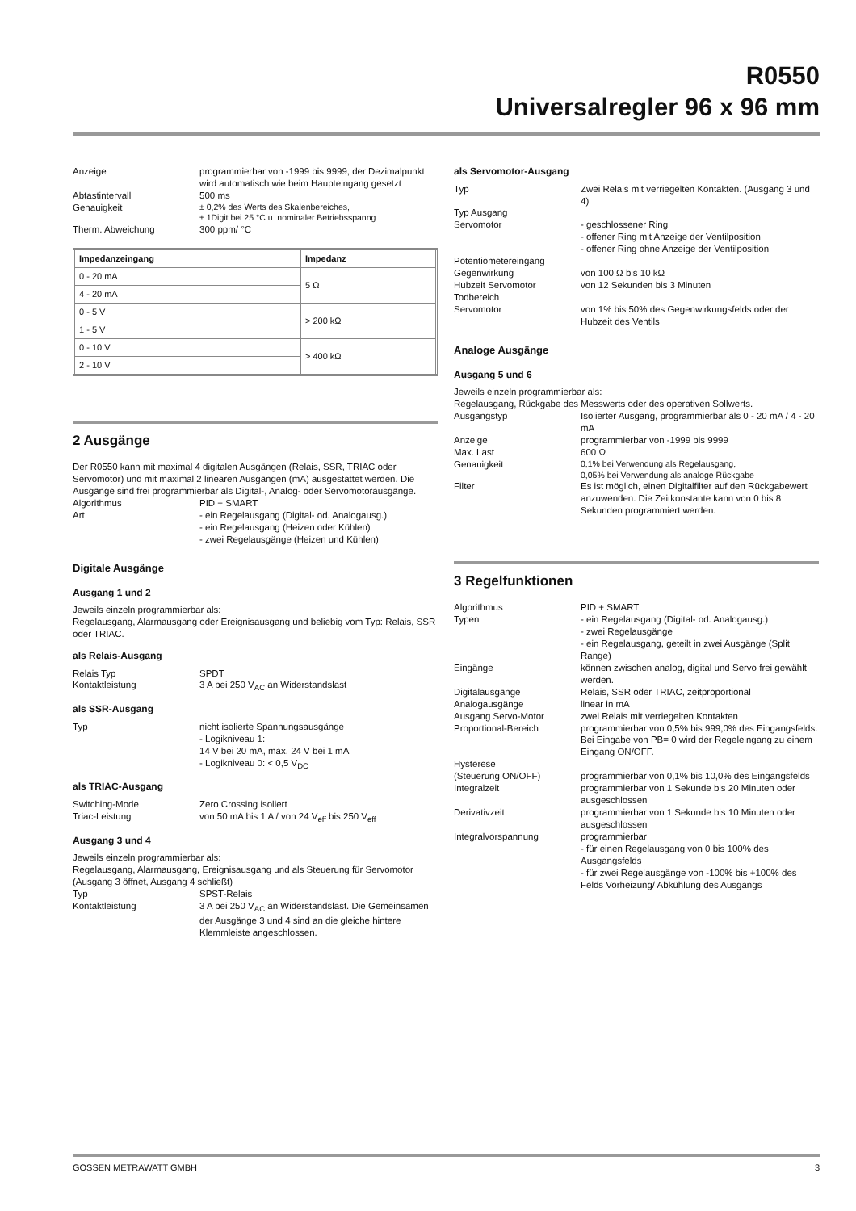R0550
Universalregler 96 x 96 mm
Anzeige programmierbar von -1999 bis 9999, der Dezimalpunkt wird automatisch wie beim Haupteingang gesetzt
Abtastintervall 500 ms
Genauigkeit ± 0,2% des Werts des Skalenbereiches,
± 1Digit bei 25 °C u. nominaler Betriebsspanng.
Therm. Abweichung 300 ppm/ °C
| Impedanzeingang | Impedanz |
| --- | --- |
| 0 - 20 mA | 5 Ω |
| 4 - 20 mA | |
| 0 - 5 V | > 200 kΩ |
| 1 - 5 V | |
| 0 - 10 V | > 400 kΩ |
| 2 - 10 V | |
2 Ausgänge
Der R0550 kann mit maximal 4 digitalen Ausgängen (Relais, SSR, TRIAC oder Servomotor) und mit maximal 2 linearen Ausgängen (mA) ausgestattet werden. Die Ausgänge sind frei programmierbar als Digital-, Analog- oder Servomotorausgänge.
Algorithmus PID + SMART
Art - ein Regelausgang (Digital- od. Analogausg.)
- ein Regelausgang (Heizen oder Kühlen)
- zwei Regelausgänge (Heizen und Kühlen)
Digitale Ausgänge
Ausgang 1 und 2
Jeweils einzeln programmierbar als:
Regelausgang, Alarmausgang oder Ereignisausgang und beliebig vom Typ: Relais, SSR oder TRIAC.
als Relais-Ausgang
Relais Typ SPDT
Kontaktleistung 3 A bei 250 V<sub>AC</sub> an Widerstandslast
als SSR-Ausgang
Typ nicht isolierte Spannungsausgänge
- Logikniveau 1:
14 V bei 20 mA, max. 24 V bei 1 mA
- Logikniveau 0: < 0,5 V<sub>DC</sub>
als TRIAC-Ausgang
Switching-Mode Zero Crossing isoliert
Triac-Leistung von 50 mA bis 1 A / von 24 V<sub>eff</sub> bis 250 V<sub>eff</sub>
Ausgang 3 und 4
Jeweils einzeln programmierbar als:
Regelausgang, Alarmausgang, Ereignisausgang und als Steuerung für Servomotor (Ausgang 3 öffnet, Ausgang 4 schließt)
Typ SPST-Relais
Kontaktleistung 3 A bei 250 V<sub>AC</sub> an Widerstandslast. Die Gemeinsamen der Ausgänge 3 und 4 sind an die gleiche hintere Klemmleiste angeschlossen.
als Servomotor-Ausgang
Typ Zwei Relais mit verriegelten Kontakten. (Ausgang 3 und 4)
Typ Ausgang
Servomotor
- geschlossener Ring
- offener Ring mit Anzeige der Ventilposition
- offener Ring ohne Anzeige der Ventilposition
Potentiometereingang
Gegenwirkung
von 100 Ω bis 10 kΩ
Hubzeit Servomotor von 12 Sekunden bis 3 Minuten
Todbereich
Servomotor
von 1% bis 50% des Gegenwirkungsfelds oder der Hubzeit des Ventils
Analoge Ausgänge
Ausgang 5 und 6
Jeweils einzeln programmierbar als:
Regelausgang, Rückgabe des Messwerts oder des operativen Sollwerts.
Ausgangstyp Isolierter Ausgang, programmierbar als 0 - 20 mA / 4 - 20 mA
Anzeige programmierbar von -1999 bis 9999
Max. Last 600 Ω
Genauigkeit 0,1% bei Verwendung als Regelausgang,
0,05% bei Verwendung als analoge Rückgabe
Filter Es ist möglich, einen Digitalfilter auf den Rückgabewert anzuwenden. Die Zeitkonstante kann von 0 bis 8 Sekunden programmiert werden.
3 Regelfunktionen
Algorithmus PID + SMART
Typen - ein Regelausgang (Digital- od. Analogausg.)
- zwei Regelausgänge
- ein Regelausgang, geteilt in zwei Ausgänge (Split Range)
Eingänge können zwischen analog, digital und Servo frei gewählt werden.
Digitalausgänge Relais, SSR oder TRIAC, zeitproportional
Analogausgänge linear in mA
Ausgang Servo-Motor zwei Relais mit verriegelten Kontakten
Proportional-Bereich programmierbar von 0,5% bis 999,0% des Eingangsfelds. Bei Eingabe von PB= 0 wird der Regeleingang zu einem Eingang ON/OFF.
Hysterese
(Steuerung ON/OFF)
programmierbar von 0,1% bis 10,0% des Eingangsfelds
Integralzeit programmierbar von 1 Sekunde bis 20 Minuten oder ausgeschlossen
Derivativzeit programmierbar von 1 Sekunde bis 10 Minuten oder ausgeschlossen
Integralvorspannung programmierbar
- für einen Regelausgang von 0 bis 100% des Ausgangsfelds
- für zwei Regelausgänge von -100% bis +100% des Felds Vorheizung/ Abkühlung des Ausgangs
GOSSEN METRAWATT GMBH 3